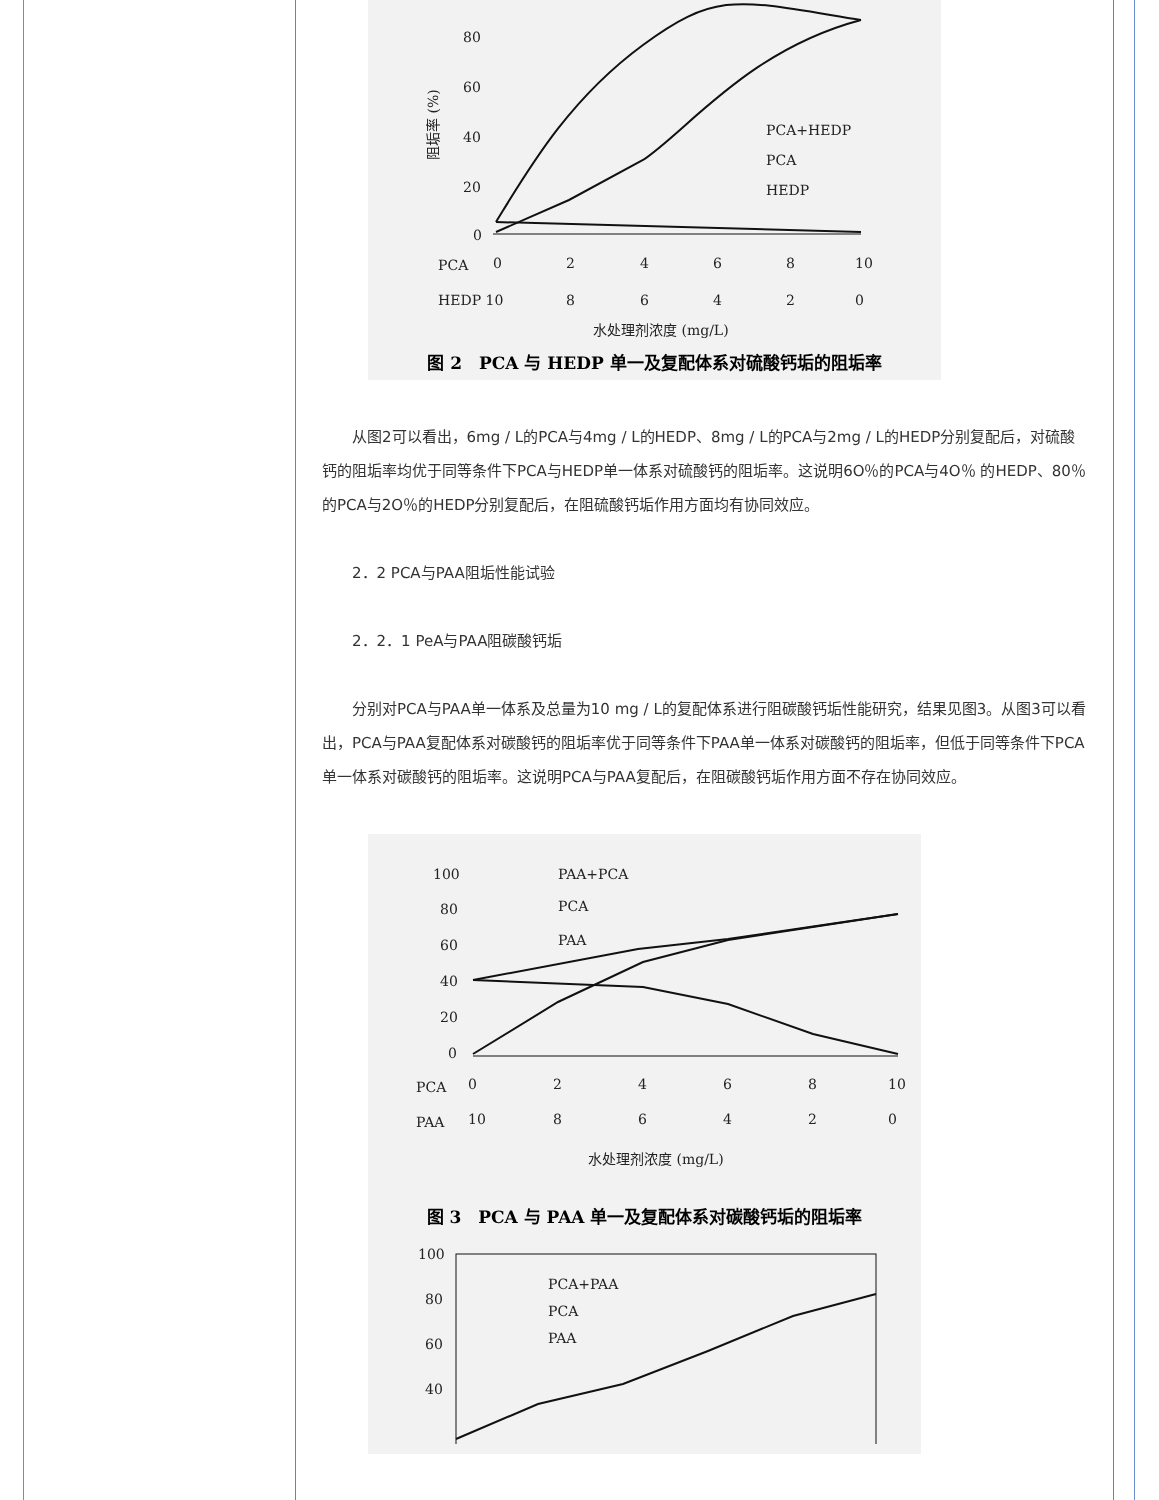80
60
40
20
0
PCA
0
2
4
6
8
10
HEDP 10
8
6
4
2
0
水处理剂浓度 (mg/L)
PCA+HEDP
PCA
HEDP
阻垢率 (%)
图 2　PCA 与 HEDP 单一及复配体系对硫酸钙垢的阻垢率
从图2可以看出，6mg / L的PCA与4mg / L的HEDP、8mg / L的PCA与2mg / L的HEDP分别复配后，对硫酸钙的阻垢率均优于同等条件下PCA与HEDP单一体系对硫酸钙的阻垢率。这说明6O％的PCA与4O％ 的HEDP、80％的PCA与2O％的HEDP分别复配后，在阻硫酸钙垢作用方面均有协同效应。
2．2 PCA与PAA阻垢性能试验
2．2．1 PeA与PAA阻碳酸钙垢
分别对PCA与PAA单一体系及总量为10 mg / L的复配体系进行阻碳酸钙垢性能研究，结果见图3。从图3可以看出，PCA与PAA复配体系对碳酸钙的阻垢率优于同等条件下PAA单一体系对碳酸钙的阻垢率，但低于同等条件下PCA单一体系对碳酸钙的阻垢率。这说明PCA与PAA复配后，在阻碳酸钙垢作用方面不存在协同效应。
100
80
60
40
20
0
PAA+PCA
PCA
PAA
PCA
0
2
4
6
8
10
PAA
10
8
6
4
2
0
水处理剂浓度 (mg/L)
图 3　PCA 与 PAA 单一及复配体系对碳酸钙垢的阻垢率
100
80
60
40
PCA+PAA
PCA
PAA